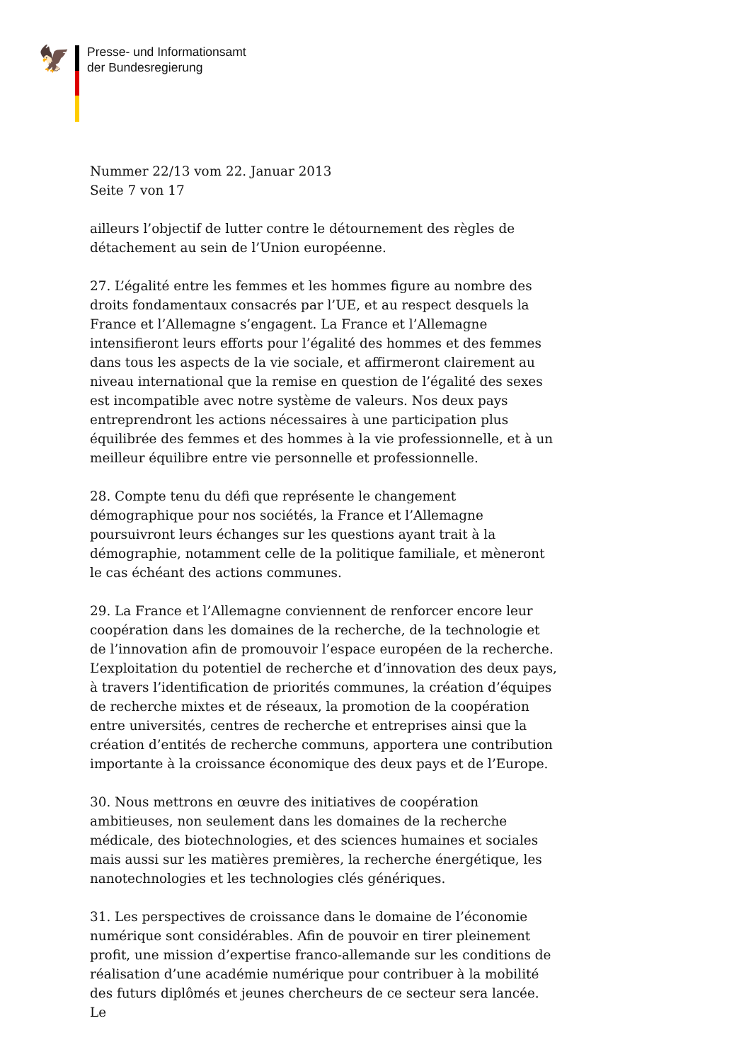🦅
Presse- und Informationsamt
der Bundesregierung
Nummer 22/13 vom 22. Januar 2013
Seite 7 von 17
ailleurs l’objectif de lutter contre le détournement des règles de détachement au sein de l’Union européenne.
27. L’égalité entre les femmes et les hommes figure au nombre des droits fondamentaux consacrés par l’UE, et au respect desquels la France et l’Allemagne s’engagent. La France et l’Allemagne intensifieront leurs efforts pour l’égalité des hommes et des femmes dans tous les aspects de la vie sociale, et affirmeront clairement au niveau international que la remise en question de l’égalité des sexes est incompatible avec notre système de valeurs. Nos deux pays entreprendront les actions nécessaires à une participation plus équilibrée des femmes et des hommes à la vie professionnelle, et à un meilleur équilibre entre vie personnelle et professionnelle.
28. Compte tenu du défi que représente le changement démographique pour nos sociétés, la France et l’Allemagne poursuivront leurs échanges sur les questions ayant trait à la démographie, notamment celle de la politique familiale, et mèneront le cas échéant des actions communes.
29. La France et l’Allemagne conviennent de renforcer encore leur coopération dans les domaines de la recherche, de la technologie et de l’innovation afin de promouvoir l’espace européen de la recherche. L’exploitation du potentiel de recherche et d’innovation des deux pays, à travers l’identification de priorités communes, la création d’équipes de recherche mixtes et de réseaux, la promotion de la coopération entre universités, centres de recherche et entreprises ainsi que la création d’entités de recherche communs, apportera une contribution importante à la croissance économique des deux pays et de l’Europe.
30. Nous mettrons en œuvre des initiatives de coopération ambitieuses, non seulement dans les domaines de la recherche médicale, des biotechnologies, et des sciences humaines et sociales mais aussi sur les matières premières, la recherche énergétique, les nanotechnologies et les technologies clés génériques.
31. Les perspectives de croissance dans le domaine de l’économie numérique sont considérables. Afin de pouvoir en tirer pleinement profit, une mission d’expertise franco-allemande sur les conditions de réalisation d’une académie numérique pour contribuer à la mobilité des futurs diplômés et jeunes chercheurs de ce secteur sera lancée. Le